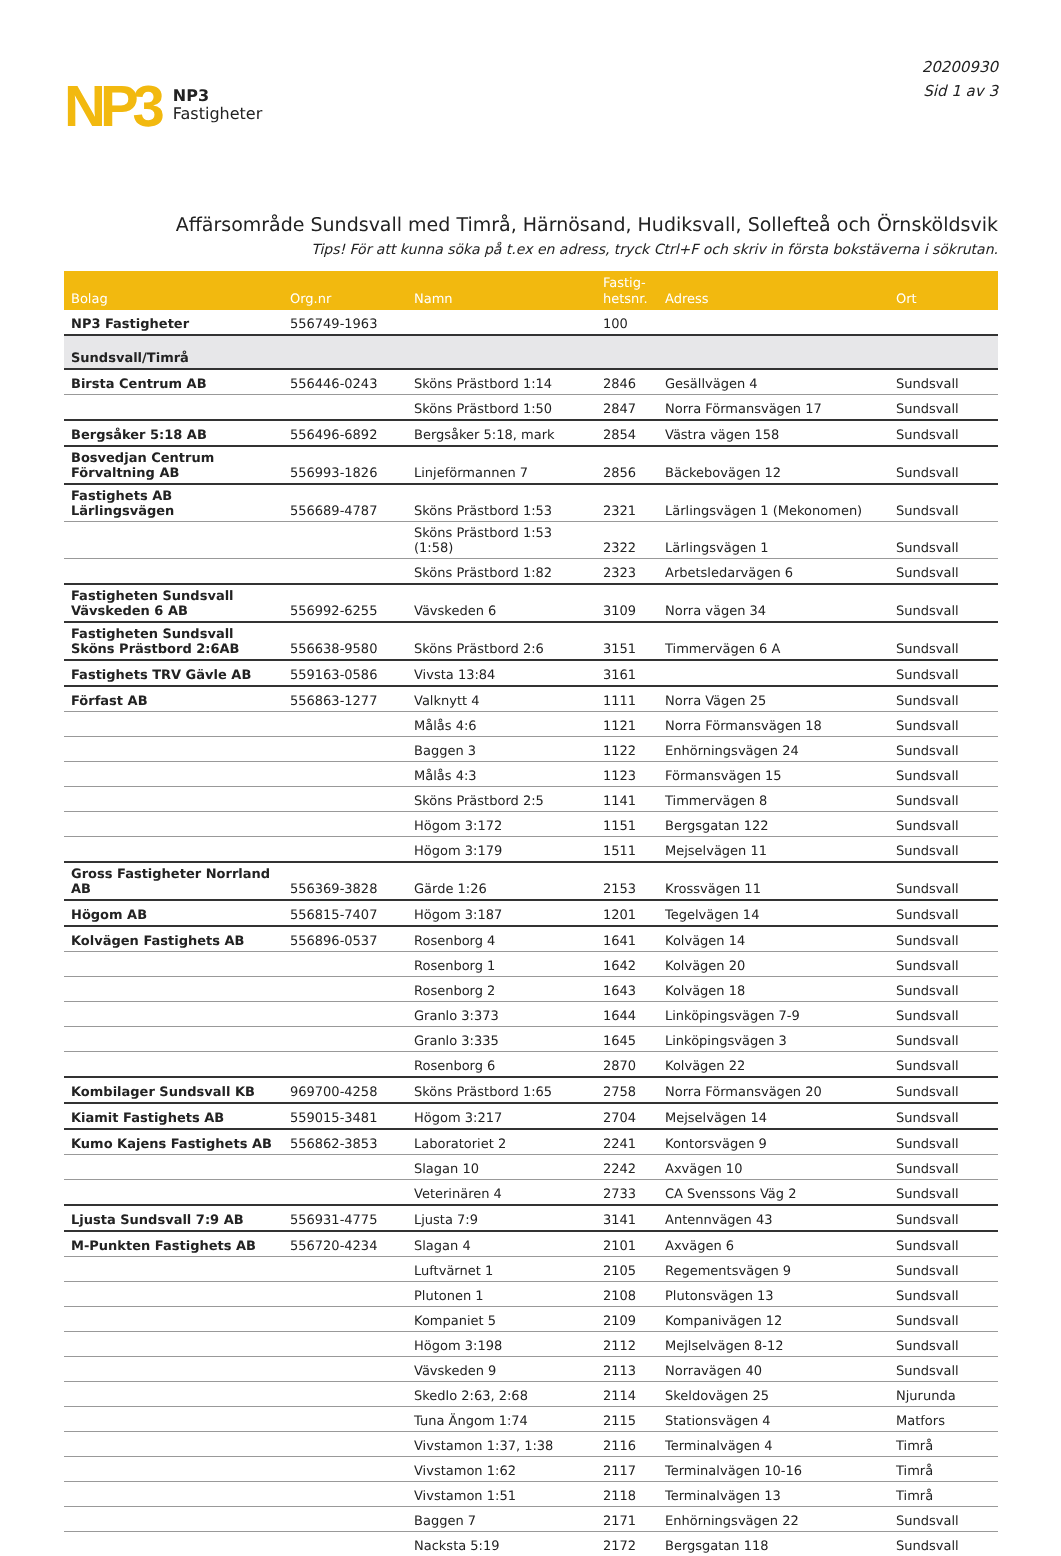NP3
NP3
Fastigheter
20200930
Sid 1 av 3
Affärsområde Sundsvall med Timrå, Härnösand, Hudiksvall, Sollefteå och Örnsköldsvik
Tips! För att kunna söka på t.ex en adress, tryck Ctrl+F och skriv in första bokstäverna i sökrutan.
| Bolag | Org.nr | Namn | Fastig- hetsnr. | Adress | Ort |
| --- | --- | --- | --- | --- | --- |
| NP3 Fastigheter | 556749-1963 | | 100 | | |
| Sundsvall/Timrå | | | | | |
| Birsta Centrum AB | 556446-0243 | Sköns Prästbord 1:14 | 2846 | Gesällvägen 4 | Sundsvall |
| | | Sköns Prästbord 1:50 | 2847 | Norra Förmansvägen 17 | Sundsvall |
| Bergsåker 5:18 AB | 556496-6892 | Bergsåker 5:18, mark | 2854 | Västra vägen 158 | Sundsvall |
| Bosvedjan Centrum Förvaltning AB | 556993-1826 | Linjeförmannen 7 | 2856 | Bäckebovägen 12 | Sundsvall |
| Fastighets AB Lärlingsvägen | 556689-4787 | Sköns Prästbord 1:53 | 2321 | Lärlingsvägen 1 (Mekonomen) | Sundsvall |
| | | Sköns Prästbord 1:53 (1:58) | 2322 | Lärlingsvägen 1 | Sundsvall |
| | | Sköns Prästbord 1:82 | 2323 | Arbetsledarvägen 6 | Sundsvall |
| Fastigheten Sundsvall Vävskeden 6 AB | 556992-6255 | Vävskeden 6 | 3109 | Norra vägen 34 | Sundsvall |
| Fastigheten Sundsvall Sköns Prästbord 2:6AB | 556638-9580 | Sköns Prästbord 2:6 | 3151 | Timmervägen 6 A | Sundsvall |
| Fastighets TRV Gävle AB | 559163-0586 | Vivsta 13:84 | 3161 | | Sundsvall |
| Förfast AB | 556863-1277 | Valknytt 4 | 1111 | Norra Vägen 25 | Sundsvall |
| | | Målås 4:6 | 1121 | Norra Förmansvägen 18 | Sundsvall |
| | | Baggen 3 | 1122 | Enhörningsvägen 24 | Sundsvall |
| | | Målås 4:3 | 1123 | Förmansvägen 15 | Sundsvall |
| | | Sköns Prästbord 2:5 | 1141 | Timmervägen 8 | Sundsvall |
| | | Högom 3:172 | 1151 | Bergsgatan 122 | Sundsvall |
| | | Högom 3:179 | 1511 | Mejselvägen 11 | Sundsvall |
| Gross Fastigheter Norrland AB | 556369-3828 | Gärde 1:26 | 2153 | Krossvägen 11 | Sundsvall |
| Högom AB | 556815-7407 | Högom 3:187 | 1201 | Tegelvägen 14 | Sundsvall |
| Kolvägen Fastighets AB | 556896-0537 | Rosenborg 4 | 1641 | Kolvägen 14 | Sundsvall |
| | | Rosenborg 1 | 1642 | Kolvägen 20 | Sundsvall |
| | | Rosenborg 2 | 1643 | Kolvägen 18 | Sundsvall |
| | | Granlo 3:373 | 1644 | Linköpingsvägen 7-9 | Sundsvall |
| | | Granlo 3:335 | 1645 | Linköpingsvägen 3 | Sundsvall |
| | | Rosenborg 6 | 2870 | Kolvägen 22 | Sundsvall |
| Kombilager Sundsvall KB | 969700-4258 | Sköns Prästbord 1:65 | 2758 | Norra Förmansvägen 20 | Sundsvall |
| Kiamit Fastighets AB | 559015-3481 | Högom 3:217 | 2704 | Mejselvägen 14 | Sundsvall |
| Kumo Kajens Fastighets AB | 556862-3853 | Laboratoriet 2 | 2241 | Kontorsvägen 9 | Sundsvall |
| | | Slagan 10 | 2242 | Axvägen 10 | Sundsvall |
| | | Veterinären 4 | 2733 | CA Svenssons Väg 2 | Sundsvall |
| Ljusta Sundsvall 7:9 AB | 556931-4775 | Ljusta 7:9 | 3141 | Antennvägen 43 | Sundsvall |
| M-Punkten Fastighets AB | 556720-4234 | Slagan 4 | 2101 | Axvägen 6 | Sundsvall |
| | | Luftvärnet 1 | 2105 | Regementsvägen 9 | Sundsvall |
| | | Plutonen 1 | 2108 | Plutonsvägen 13 | Sundsvall |
| | | Kompaniet 5 | 2109 | Kompanivägen 12 | Sundsvall |
| | | Högom 3:198 | 2112 | Mejlselvägen 8-12 | Sundsvall |
| | | Vävskeden 9 | 2113 | Norravägen 40 | Sundsvall |
| | | Skedlo 2:63, 2:68 | 2114 | Skeldovägen 25 | Njurunda |
| | | Tuna Ängom 1:74 | 2115 | Stationsvägen 4 | Matfors |
| | | Vivstamon 1:37, 1:38 | 2116 | Terminalvägen 4 | Timrå |
| | | Vivstamon 1:62 | 2117 | Terminalvägen 10-16 | Timrå |
| | | Vivstamon 1:51 | 2118 | Terminalvägen 13 | Timrå |
| | | Baggen 7 | 2171 | Enhörningsvägen 22 | Sundsvall |
| | | Nacksta 5:19 | 2172 | Bergsgatan 118 | Sundsvall |